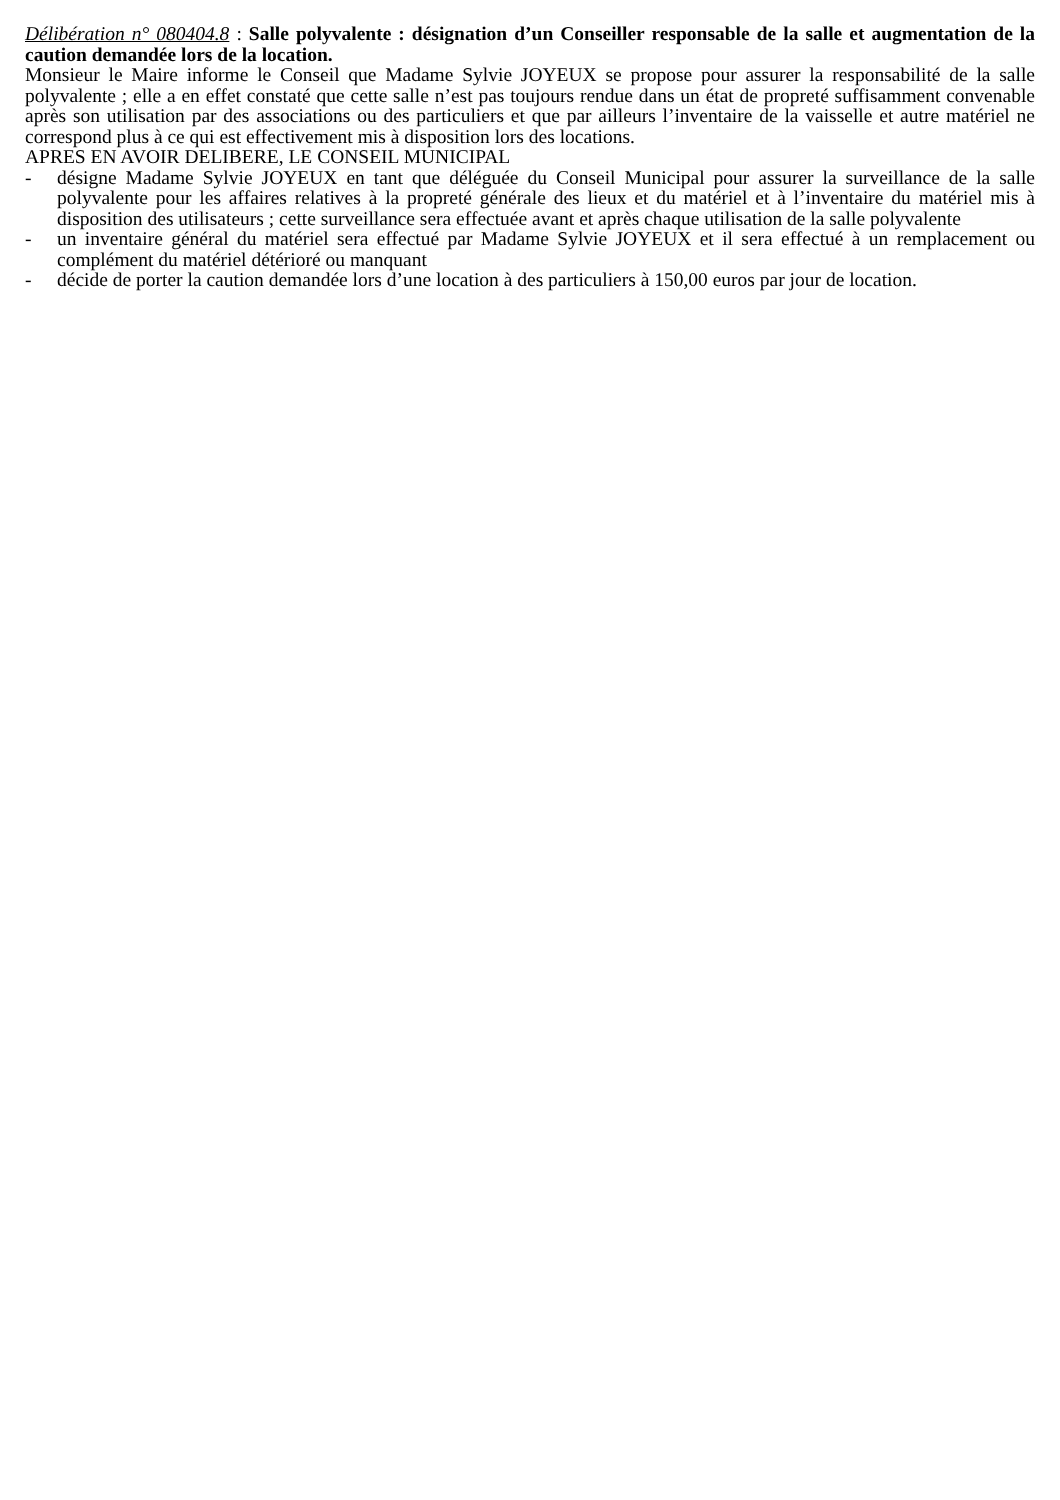Délibération n° 080404.8 : Salle polyvalente : désignation d’un Conseiller responsable de la salle et augmentation de la caution demandée lors de la location.
Monsieur le Maire informe le Conseil que Madame Sylvie JOYEUX se propose pour assurer la responsabilité de la salle polyvalente ; elle a en effet constaté que cette salle n’est pas toujours rendue dans un état de propreté suffisamment convenable après son utilisation par des associations ou des particuliers et que par ailleurs l’inventaire de la vaisselle et autre matériel ne correspond plus à ce qui est effectivement mis à disposition lors des locations.
APRES EN AVOIR DELIBERE, LE CONSEIL MUNICIPAL
- désigne Madame Sylvie JOYEUX en tant que déléguée du Conseil Municipal pour assurer la surveillance de la salle polyvalente pour les affaires relatives à la propreté générale des lieux et du matériel et à l’inventaire du matériel mis à disposition des utilisateurs ; cette surveillance sera effectuée avant et après chaque utilisation de la salle polyvalente
- un inventaire général du matériel sera effectué par Madame Sylvie JOYEUX et il sera effectué à un remplacement ou complément du matériel détérioré ou manquant
- décide de porter la caution demandée lors d’une location à des particuliers à 150,00 euros par jour de location.